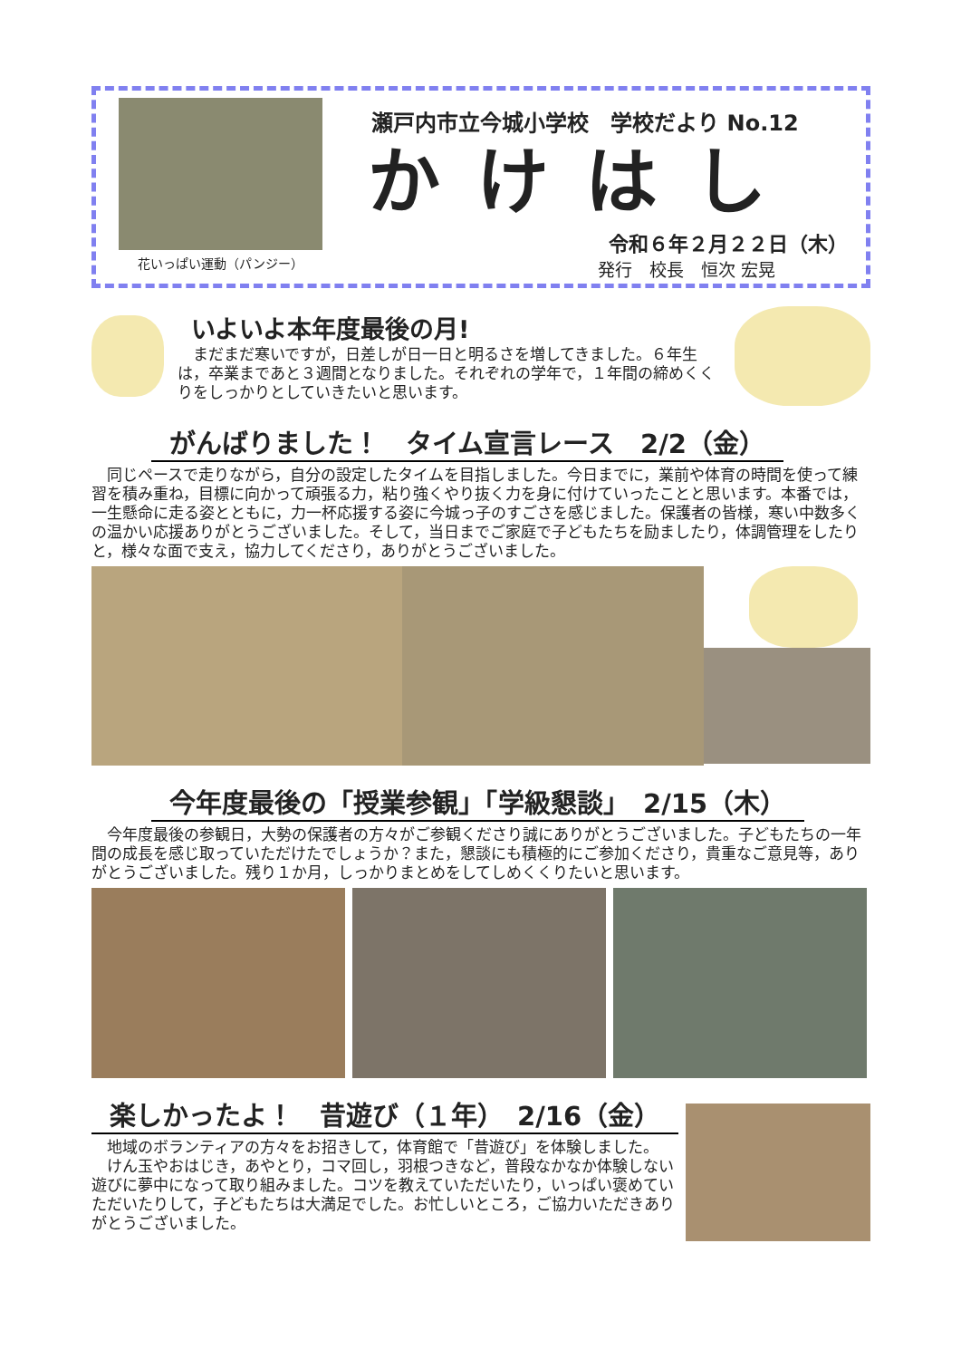花いっぱい運動（パンジー）
瀬戸内市立今城小学校　学校だより No.12
かけはし
令和６年２月２２日（木）
発行　校長　恒次 宏晃
いよいよ本年度最後の月!
まだまだ寒いですが，日差しが日一日と明るさを増してきました。６年生は，卒業まであと３週間となりました。それぞれの学年で，１年間の締めくくりをしっかりとしていきたいと思います。
がんばりました！　タイム宣言レース　2/2（金）
同じペースで走りながら，自分の設定したタイムを目指しました。今日までに，業前や体育の時間を使って練習を積み重ね，目標に向かって頑張る力，粘り強くやり抜く力を身に付けていったことと思います。本番では，一生懸命に走る姿とともに，力一杯応援する姿に今城っ子のすごさを感じました。保護者の皆様，寒い中数多くの温かい応援ありがとうございました。そして，当日までご家庭で子どもたちを励ましたり，体調管理をしたりと，様々な面で支え，協力してくださり，ありがとうございました。
今年度最後の「授業参観」「学級懇談」　2/15（木）
今年度最後の参観日，大勢の保護者の方々がご参観くださり誠にありがとうございました。子どもたちの一年間の成長を感じ取っていただけたでしょうか？また，懇談にも積極的にご参加くださり，貴重なご意見等，ありがとうございました。残り１か月，しっかりまとめをしてしめくくりたいと思います。
楽しかったよ！　昔遊び（１年）　2/16（金）
地域のボランティアの方々をお招きして，体育館で「昔遊び」を体験しました。
けん玉やおはじき，あやとり，コマ回し，羽根つきなど，普段なかなか体験しない遊びに夢中になって取り組みました。コツを教えていただいたり，いっぱい褒めていただいたりして，子どもたちは大満足でした。お忙しいところ，ご協力いただきありがとうございました。